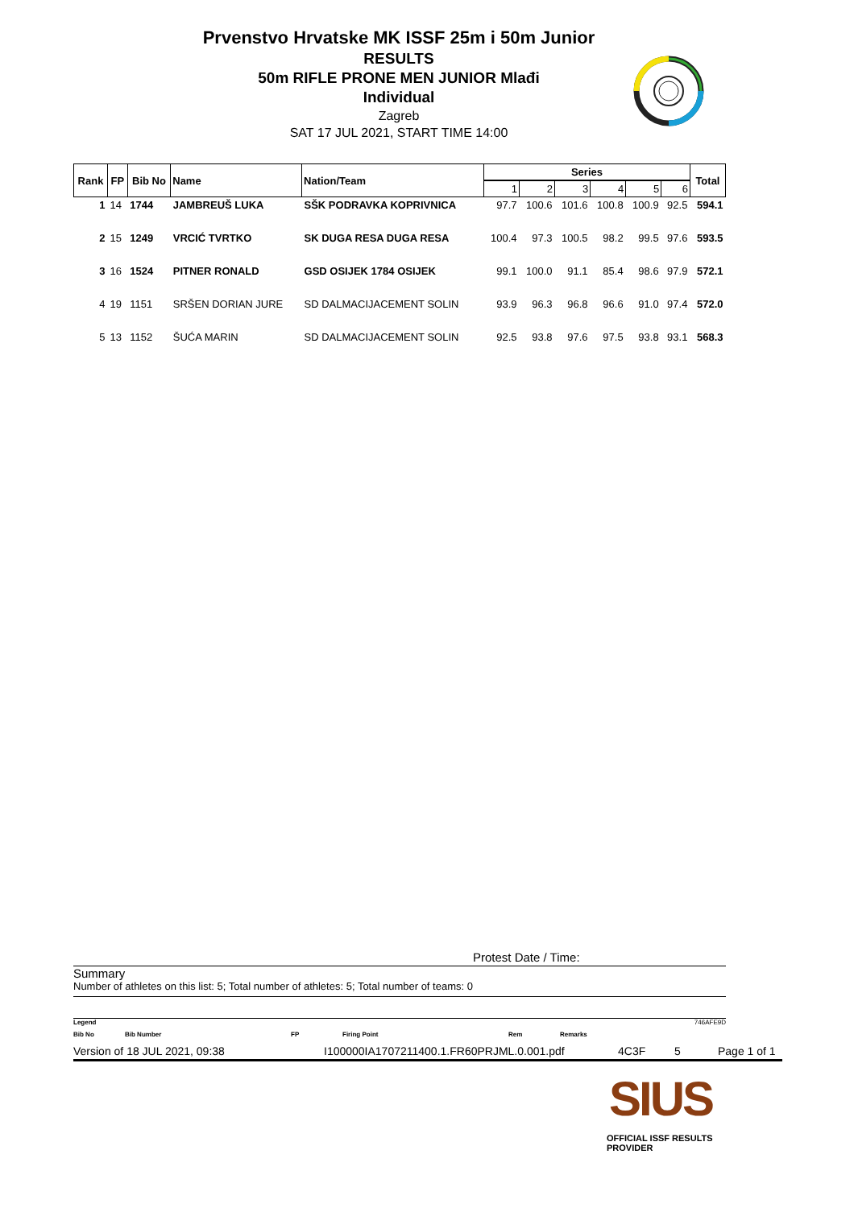Prvenstvo Hrvatske MK ISSF 25m i 50m Junior
RESULTS
50m RIFLE PRONE MEN JUNIOR Mlađi
Individual
Zagreb
SAT 17 JUL 2021, START TIME 14:00
| Rank | FP | Bib No | Name | Nation/Team | Series | | | | | | Total |
| --- | --- | --- | --- | --- | --- | --- | --- | --- | --- | --- | --- |
| | | | | | 1 | 2 | 3 | 4 | 5 | 6 | |
| 1 | 14 | 1744 | JAMBREUŠ LUKA | SŠK PODRAVKA KOPRIVNICA | 97.7 | 100.6 | 101.6 | 100.8 | 100.9 | 92.5 | 594.1 |
| 2 | 15 | 1249 | VRCIĆ TVRTKO | SK DUGA RESA DUGA RESA | 100.4 | 97.3 | 100.5 | 98.2 | 99.5 | 97.6 | 593.5 |
| 3 | 16 | 1524 | PITNER RONALD | GSD OSIJEK 1784 OSIJEK | 99.1 | 100.0 | 91.1 | 85.4 | 98.6 | 97.9 | 572.1 |
| 4 | 19 | 1151 | SRŠEN DORIAN JURE | SD DALMACIJACEMENT SOLIN | 93.9 | 96.3 | 96.8 | 96.6 | 91.0 | 97.4 | 572.0 |
| 5 | 13 | 1152 | ŠUĆA MARIN | SD DALMACIJACEMENT SOLIN | 92.5 | 93.8 | 97.6 | 97.5 | 93.8 | 93.1 | 568.3 |
Protest Date / Time:
Summary
Number of athletes on this list: 5; Total number of athletes: 5; Total number of teams: 0
Legend 746AFE9D
Bib No Bib Number FP Firing Point Rem Remarks
Version of 18 JUL 2021, 09:38 I100000IA1707211400.1.FR60PRJML.0.001.pdf 4C3F 5 Page 1 of 1
SIUS
OFFICIAL ISSF RESULTS PROVIDER